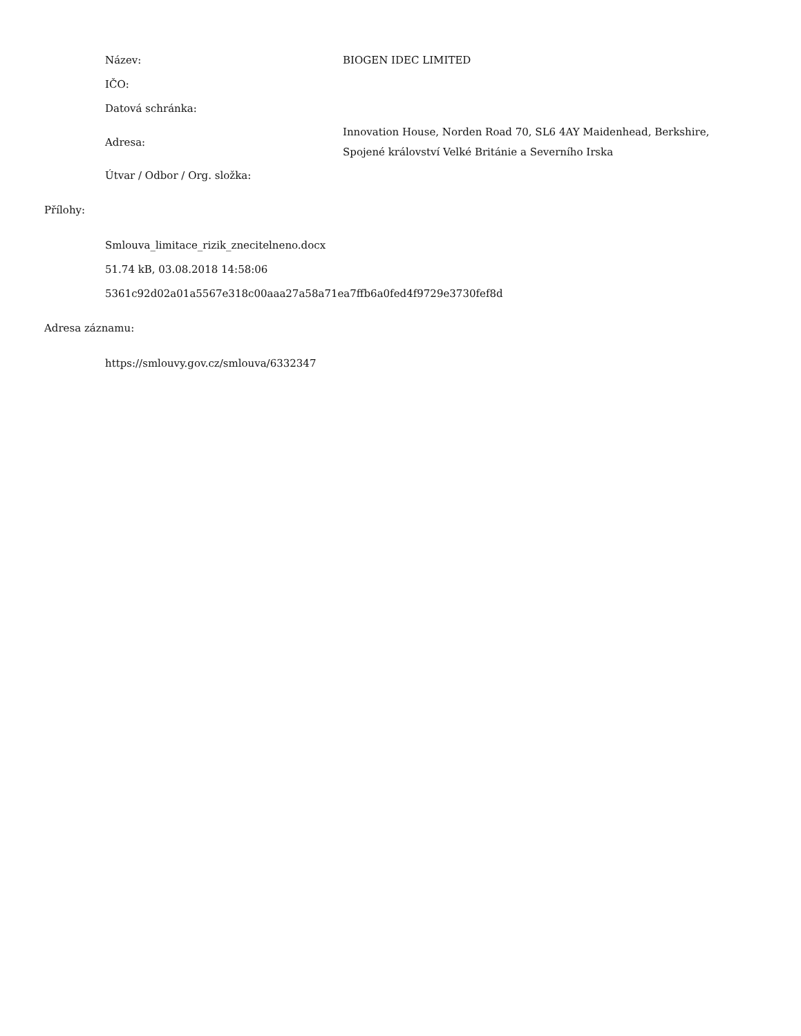| Název: | BIOGEN IDEC LIMITED |
| IČO: | |
| Datová schránka: | |
| Adresa: | Innovation House, Norden Road 70, SL6 4AY Maidenhead, Berkshire, Spojené království Velké Británie a Severního Irska |
| Útvar / Odbor / Org. složka: | |
Přílohy:
Smlouva_limitace_rizik_znecitelneno.docx
51.74 kB, 03.08.2018 14:58:06
5361c92d02a01a5567e318c00aaa27a58a71ea7ffb6a0fed4f9729e3730fef8d
Adresa záznamu:
https://smlouvy.gov.cz/smlouva/6332347